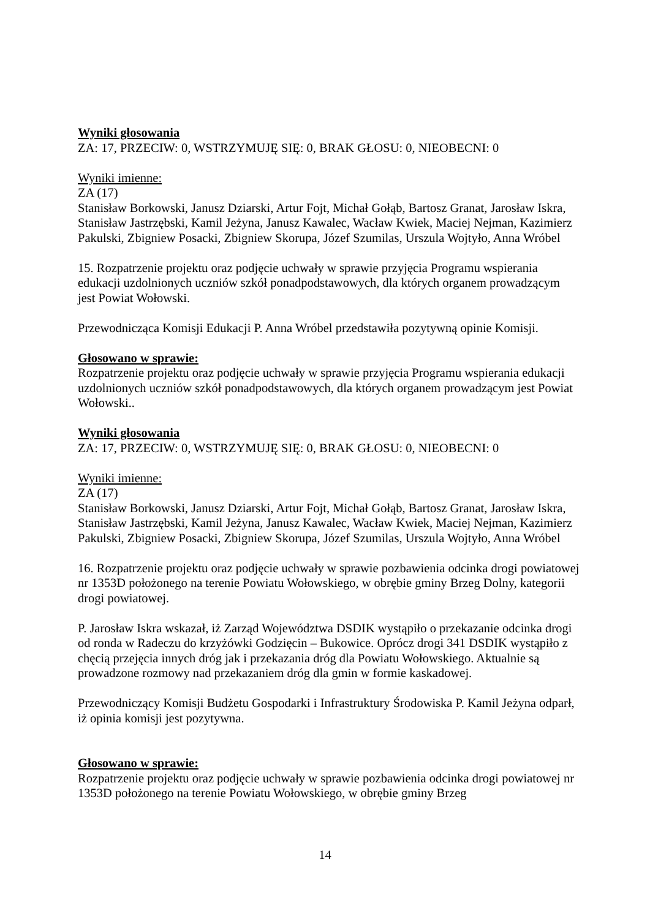Wyniki głosowania
ZA: 17, PRZECIW: 0, WSTRZYMUJĘ SIĘ: 0, BRAK GŁOSU: 0, NIEOBECNI: 0
Wyniki imienne:
ZA (17)
Stanisław Borkowski, Janusz Dziarski, Artur Fojt, Michał Gołąb, Bartosz Granat, Jarosław Iskra, Stanisław Jastrzębski, Kamil Jeżyna, Janusz Kawalec, Wacław Kwiek, Maciej Nejman, Kazimierz Pakulski, Zbigniew Posacki, Zbigniew Skorupa, Józef Szumilas, Urszula Wojtyło, Anna Wróbel
15. Rozpatrzenie projektu oraz podjęcie uchwały w sprawie przyjęcia Programu wspierania edukacji uzdolnionych uczniów szkół ponadpodstawowych, dla których organem prowadzącym jest Powiat Wołowski.
Przewodnicząca Komisji Edukacji P. Anna Wróbel przedstawiła pozytywną opinie Komisji.
Głosowano w sprawie:
Rozpatrzenie projektu oraz podjęcie uchwały w sprawie przyjęcia Programu wspierania edukacji uzdolnionych uczniów szkół ponadpodstawowych, dla których organem prowadzącym jest Powiat Wołowski..
Wyniki głosowania
ZA: 17, PRZECIW: 0, WSTRZYMUJĘ SIĘ: 0, BRAK GŁOSU: 0, NIEOBECNI: 0
Wyniki imienne:
ZA (17)
Stanisław Borkowski, Janusz Dziarski, Artur Fojt, Michał Gołąb, Bartosz Granat, Jarosław Iskra, Stanisław Jastrzębski, Kamil Jeżyna, Janusz Kawalec, Wacław Kwiek, Maciej Nejman, Kazimierz Pakulski, Zbigniew Posacki, Zbigniew Skorupa, Józef Szumilas, Urszula Wojtyło, Anna Wróbel
16. Rozpatrzenie projektu oraz podjęcie uchwały w sprawie pozbawienia odcinka drogi powiatowej nr 1353D położonego na terenie Powiatu Wołowskiego, w obrębie gminy Brzeg Dolny, kategorii drogi powiatowej.
P. Jarosław Iskra wskazał, iż Zarząd Województwa DSDIK wystąpiło o przekazanie odcinka drogi od ronda w Radeczu do krzyżówki Godzięcin – Bukowice. Oprócz drogi 341 DSDIK wystąpiło z chęcią przejęcia innych dróg jak i przekazania dróg dla Powiatu Wołowskiego. Aktualnie są prowadzone rozmowy nad przekazaniem dróg dla gmin w formie kaskadowej.
Przewodniczący Komisji Budżetu Gospodarki i Infrastruktury Środowiska P. Kamil Jeżyna odparł, iż opinia komisji jest pozytywna.
Głosowano w sprawie:
Rozpatrzenie projektu oraz podjęcie uchwały w sprawie pozbawienia odcinka drogi powiatowej nr 1353D położonego na terenie Powiatu Wołowskiego, w obrębie gminy Brzeg
14